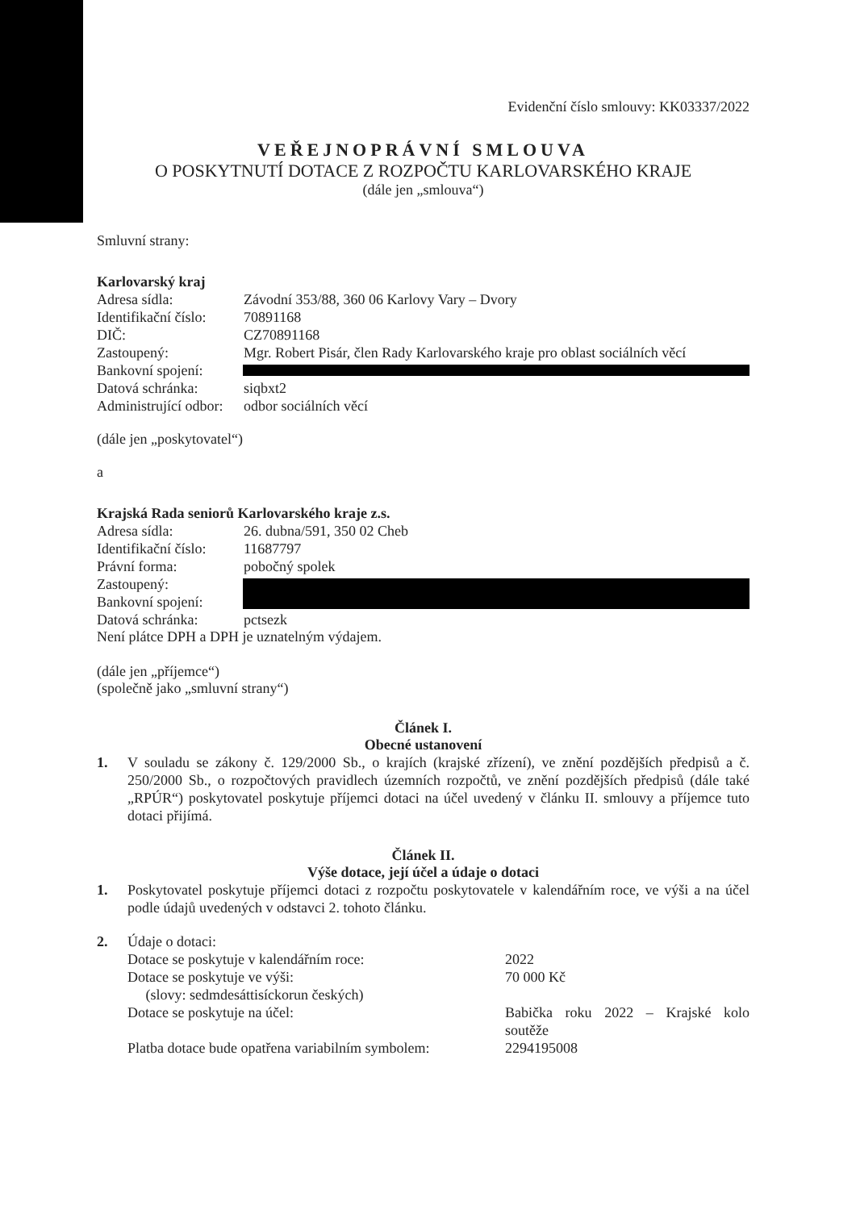Evidenční číslo smlouvy: KK03337/2022
VEŘEJNOPRÁVNÍ SMLOUVA
O POSKYTNUTÍ DOTACE Z ROZPOČTU KARLOVARSKÉHO KRAJE
(dále jen „smlouva“)
Smluvní strany:
Karlovarský kraj
Adresa sídla: Závodní 353/88, 360 06 Karlovy Vary – Dvory
Identifikační číslo: 70891168
DIČ: CZ70891168
Zastoupený: Mgr. Robert Pisár, člen Rady Karlovarského kraje pro oblast sociálních věcí
Bankovní spojení:
Datová schránka: siqbxt2
Administrující odbor: odbor sociálních věcí
(dále jen „poskytovatel“)
a
Krajská Rada seniorů Karlovarského kraje z.s.
Adresa sídla: 26. dubna/591, 350 02 Cheb
Identifikační číslo: 11687797
Právní forma: pobočný spolek
Zastoupený:
Bankovní spojení:
Datová schránka: pctsezk
Není plátce DPH a DPH je uznatelným výdajem.
(dále jen „příjemce“)
(společně jako „smluvní strany“)
Článek I.
Obecné ustanovení
1. V souladu se zákony č. 129/2000 Sb., o krajích (krajské zřízení), ve znění pozdějších předpisů a č. 250/2000 Sb., o rozpočtových pravidlech územních rozpočtů, ve znění pozdějších předpisů (dále také „RPÚR“) poskytovatel poskytuje příjemci dotaci na účel uvedený v článku II. smlouvy a příjemce tuto dotaci přijímá.
Článek II.
Výše dotace, její účel a údaje o dotaci
1. Poskytovatel poskytuje příjemci dotaci z rozpočtu poskytovatele v kalendářním roce, ve výši a na účel podle údajů uvedených v odstavci 2. tohoto článku.
2. Údaje o dotaci:
Dotace se poskytuje v kalendářním roce: 2022
Dotace se poskytuje ve výši:
(slovy: sedmdesáttisíckorun českých) 70 000 Kč
Dotace se poskytuje na účel: Babička roku 2022 – Krajské kolo soutěže
Platba dotace bude opatřena variabilním symbolem: 2294195008